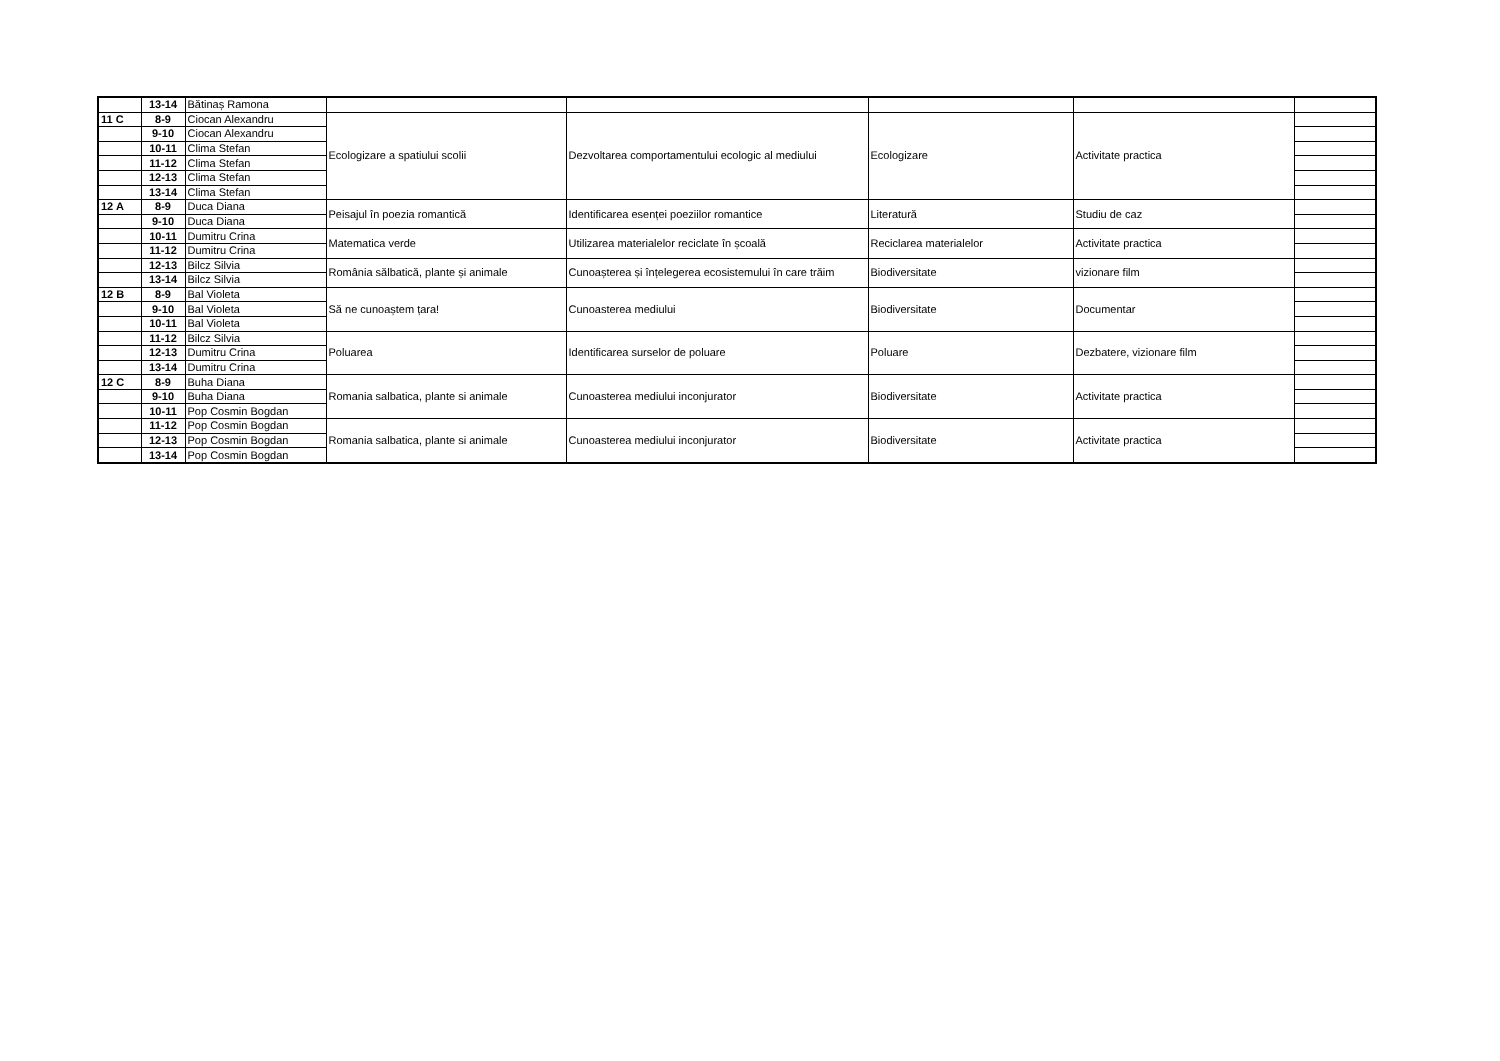| | 13-14 | Bătinaș Ramona | | | | | |
| 11 C | 8-9 | Ciocan Alexandru | Ecologizare a spatiului scolii | Dezvoltarea comportamentului ecologic al mediului | Ecologizare | Activitate practica | |
| | 9-10 | Ciocan Alexandru | | | | | |
| | 10-11 | Clima Stefan | | | | | |
| | 11-12 | Clima Stefan | | | | | |
| | 12-13 | Clima Stefan | | | | | |
| | 13-14 | Clima Stefan | | | | | |
| 12 A | 8-9 | Duca Diana | Peisajul în poezia romantică | Identificarea esenței poeziilor romantice | Literatură | Studiu de caz | |
| | 9-10 | Duca Diana | | | | | |
| | 10-11 | Dumitru Crina | Matematica verde | Utilizarea materialelor reciclate în școală | Reciclarea materialelor | Activitate practica | |
| | 11-12 | Dumitru Crina | | | | | |
| | 12-13 | Bilcz Silvia | România sălbatică, plante și animale | Cunoașterea și înțelegerea ecosistemului în care trăim | Biodiversitate | vizionare film | |
| | 13-14 | Bilcz Silvia | | | | | |
| 12 B | 8-9 | Bal Violeta | Să ne cunoaștem țara! | Cunoasterea mediului | Biodiversitate | Documentar | |
| | 9-10 | Bal Violeta | | | | | |
| | 10-11 | Bal Violeta | | | | | |
| | 11-12 | Bilcz Silvia | Poluarea | Identificarea surselor de poluare | Poluare | Dezbatere, vizionare film | |
| | 12-13 | Dumitru Crina | | | | | |
| | 13-14 | Dumitru Crina | | | | | |
| 12 C | 8-9 | Buha Diana | Romania salbatica, plante si animale | Cunoasterea mediului inconjurator | Biodiversitate | Activitate practica | |
| | 9-10 | Buha Diana | | | | | |
| | 10-11 | Pop Cosmin Bogdan | | | | | |
| | 11-12 | Pop Cosmin Bogdan | Romania salbatica, plante si animale | Cunoasterea mediului inconjurator | Biodiversitate | Activitate practica | |
| | 12-13 | Pop Cosmin Bogdan | | | | | |
| | 13-14 | Pop Cosmin Bogdan | | | | | |